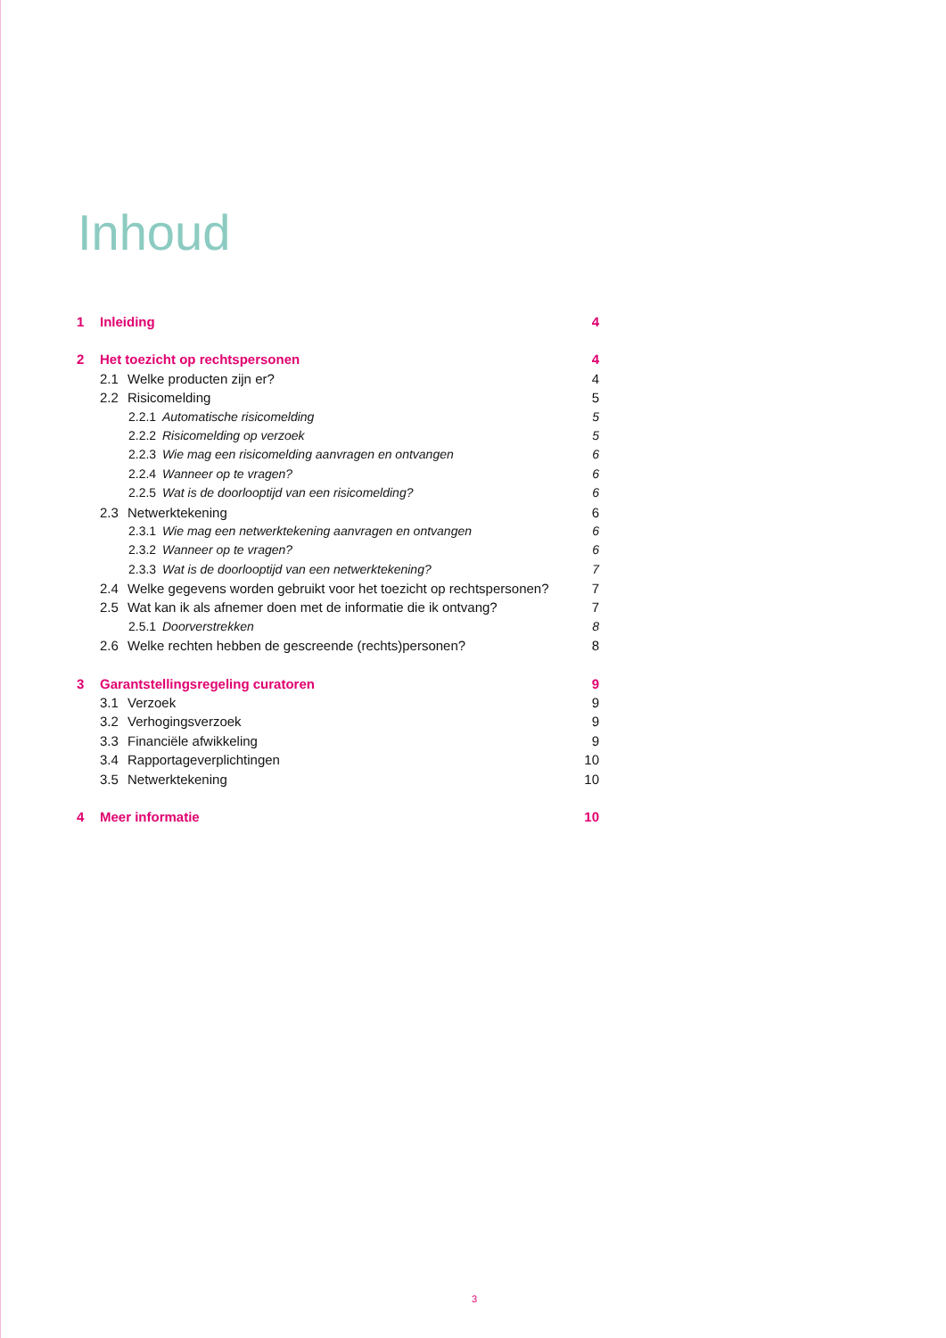Inhoud
1 Inleiding 4
2 Het toezicht op rechtspersonen 4
2.1 Welke producten zijn er? 4
2.2 Risicomelding 5
2.2.1 Automatische risicomelding 5
2.2.2 Risicomelding op verzoek 5
2.2.3 Wie mag een risicomelding aanvragen en ontvangen 6
2.2.4 Wanneer op te vragen? 6
2.2.5 Wat is de doorlooptijd van een risicomelding? 6
2.3 Netwerktekening 6
2.3.1 Wie mag een netwerktekening aanvragen en ontvangen 6
2.3.2 Wanneer op te vragen? 6
2.3.3 Wat is de doorlooptijd van een netwerktekening? 7
2.4 Welke gegevens worden gebruikt voor het toezicht op rechtspersonen? 7
2.5 Wat kan ik als afnemer doen met de informatie die ik ontvang? 7
2.5.1 Doorverstrekken 8
2.6 Welke rechten hebben de gescreende (rechts)personen? 8
3 Garantstellingsregeling curatoren 9
3.1 Verzoek 9
3.2 Verhogingsverzoek 9
3.3 Financiële afwikkeling 9
3.4 Rapportageverplichtingen 10
3.5 Netwerktekening 10
4 Meer informatie 10
3